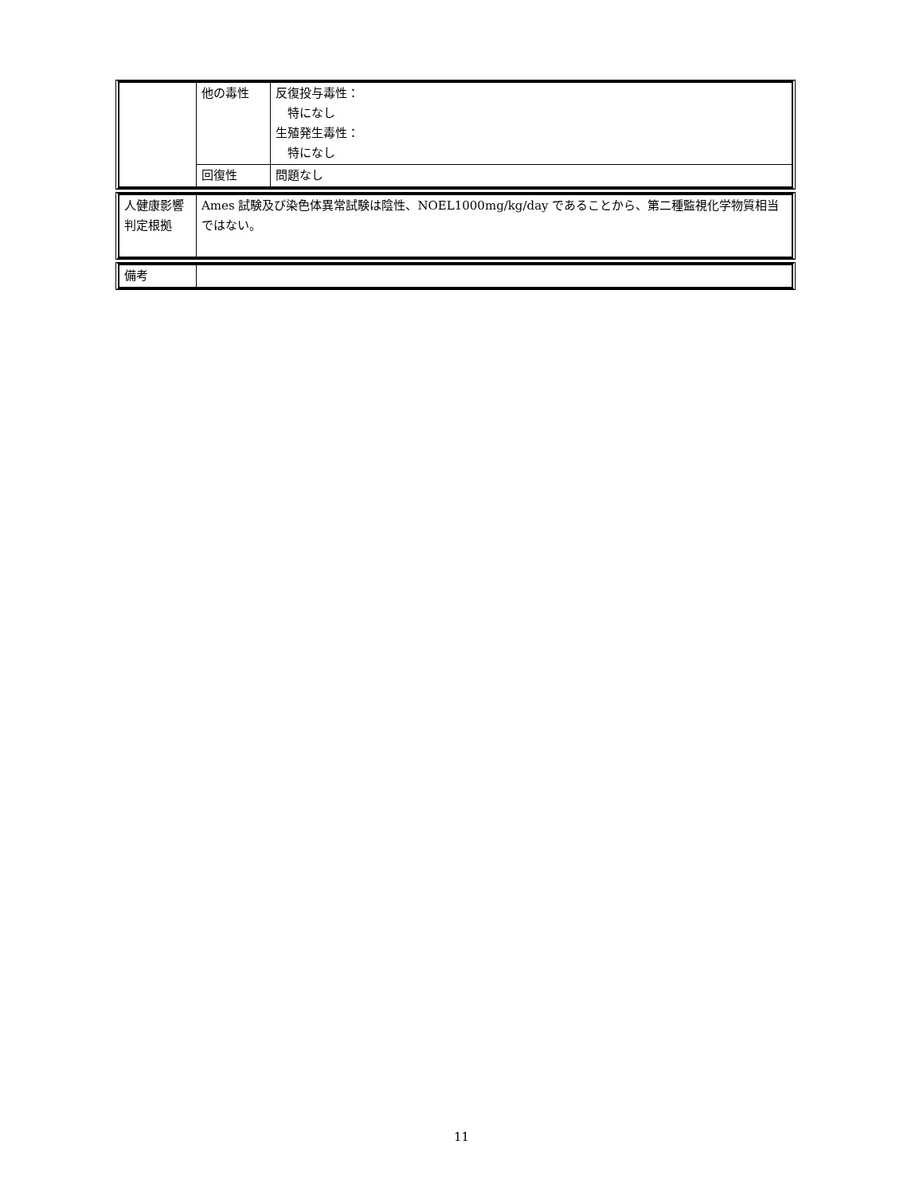| | 他の毒性 | 反復投与毒性： 特になし 生殖発生毒性： 特になし |
| | 回復性 | 問題なし |
| 人健康影響判定根拠 | Ames 試験及び染色体異常試験は陰性、NOEL1000mg/kg/day であることから、第二種監視化学物質相当ではない。 |
| 備考 | |
11